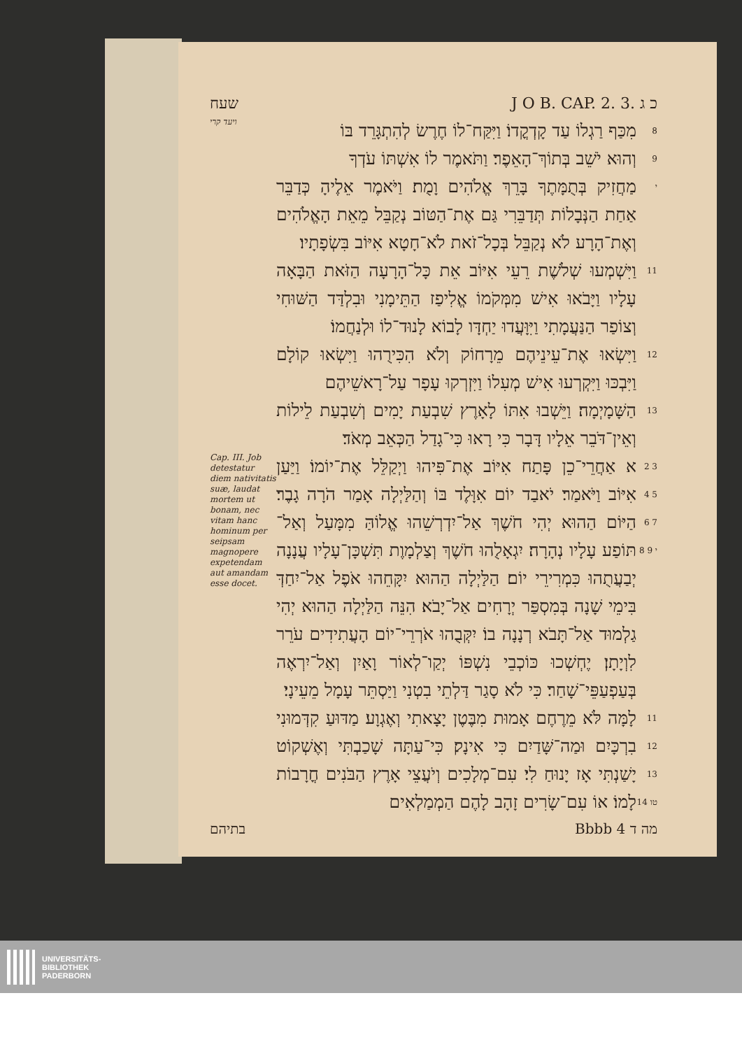שעח J O B. CAP. 2. 3. כ ג
ויעד קרי
מִכַּף רַגְלוֹ עַד קָדְקֳדוֹ׃ וַיִּקַּח־לוֹ חֶרֶשׂ לְהִתְגָּרֵד בּוֹ
8
וְהוּא יֹשֵׁב בְּתוֹךְ־הָאֵפֶר׃ וַתֹּאמֶר לוֹ אִשְׁתּוֹ עֹדְךָ
9
מַחֲזִיק בְּתֻמָּתֶךָ בָּרֵךְ אֱלֹהִים וָמֻת׃ וַיֹּאמֶר אֵלֶיהָ כְּדַבֵּר אַחַת הַנְּבָלוֹת תְּדַבֵּרִי גַּם אֶת־הַטּוֹב נְקַבֵּל מֵאֵת הָאֱלֹהִים וְאֶת־הָרָע לֹא נְקַבֵּל בְּכָל־זֹאת לֹא־חָטָא אִיּוֹב בִּשְׂפָתָיו׃
י
וַיִּשְׁמְעוּ שְׁלֹשֶׁת רֵעֵי אִיּוֹב אֵת כָּל־הָרָעָה הַזֹּאת הַבָּאָה עָלָיו וַיָּבֹאוּ אִישׁ מִמְּקֹמוֹ אֱלִיפַז הַתֵּימָנִי וּבִלְדַּד הַשּׁוּחִי וְצוֹפַר הַנַּעֲמָתִי וַיִּוָּעֲדוּ יַחְדָּו לָבוֹא לָנוּד־לוֹ וּלְנַחֲמוֹ׃
11
וַיִּשְׂאוּ אֶת־עֵינֵיהֶם מֵרָחוֹק וְלֹא הִכִּירֻהוּ וַיִּשְׂאוּ קוֹלָם וַיִּבְכּוּ וַיִּקְרְעוּ אִישׁ מְעִלוֹ וַיִּזְרְקוּ עָפָר עַל־רָאשֵׁיהֶם
12
הַשָּׁמָיְמָה׃ וַיֵּשְׁבוּ אִתּוֹ לָאָרֶץ שִׁבְעַת יָמִים וְשִׁבְעַת לֵילוֹת וְאֵין־דֹּבֵר אֵלָיו דָּבָר כִּי רָאוּ כִּי־גָדַל הַכְּאֵב מְאֹד׃
13
Cap. III. Job detestatur diem nativitatis suæ, laudat mortem ut bonam, nec vitam hanc hominum per seipsam magnopere expetendam aut amandam esse docet.
א אַחֲרֵי־כֵן פָּתַח אִיּוֹב אֶת־פִּיהוּ וַיְקַלֵּל אֶת־יוֹמוֹ׃ וַיַּעַן אִיּוֹב וַיֹּאמַר׃ יֹאבַד יוֹם אִוָּלֶד בּוֹ וְהַלַּיְלָה אָמַר הֹרָה גָבֶר׃ הַיּוֹם הַהוּא יְהִי חֹשֶׁךְ אַל־יִדְרְשֵׁהוּ אֱלוֹהַּ מִמָּעַל וְאַל־תּוֹפַע עָלָיו נְהָרָה׃ יִגְאָלֻהוּ חֹשֶׁךְ וְצַלְמָוֶת תִּשְׁכָּן־עָלָיו עֲנָנָה יְבַעֲתֻהוּ כִּמְרִירֵי יוֹם׃ הַלַּיְלָה הַהוּא יִקָּחֵהוּ אֹפֶל אַל־יִחַדְּ בִּימֵי שָׁנָה בְּמִסְפַּר יְרָחִים אַל־יָבֹא׃ הִנֵּה הַלַּיְלָה הַהוּא יְהִי גַלְמוּד אַל־תָּבֹא רְנָנָה בוֹ׃ יִקְּבֻהוּ אֹרְרֵי־יוֹם הָעֲתִידִים עֹרֵר לִוְיָתָן׃ יֶחְשְׁכוּ כּוֹכְבֵי נִשְׁפּוֹ יְקַו־לְאוֹר וָאַיִן וְאַל־יִרְאֶה בְּעַפְעַפֵּי־שָׁחַר׃ כִּי לֹא סָגַר דַּלְתֵי בִטְנִי וַיַּסְתֵּר עָמָל מֵעֵינָי׃
2 3 4 5 6 7 8 9 י
לָמָּה לֹּא מֵרֶחֶם אָמוּת מִבֶּטֶן יָצָאתִי וְאֶגְוָע׃ מַדּוּעַ קִדְּמוּנִי בִרְכָּיִם וּמַה־שָּׁדַיִם כִּי אִינָק׃ כִּי־עַתָּה שָׁכַבְתִּי וְאֶשְׁקוֹט יָשַׁנְתִּי אָז יָנוּחַ לִי׃ עִם־מְלָכִים וְיֹעֲצֵי אָרֶץ הַבֹּנִים חֳרָבוֹת לָמוֹ׃ אוֹ עִם־שָׂרִים זָהָב לָהֶם הַמְמַלְאִים
11 12 13 14 טו
בתיהם Bbbb 4 מה ד
UNIVERSITÄTS-
BIBLIOTHEK
PADERBORN